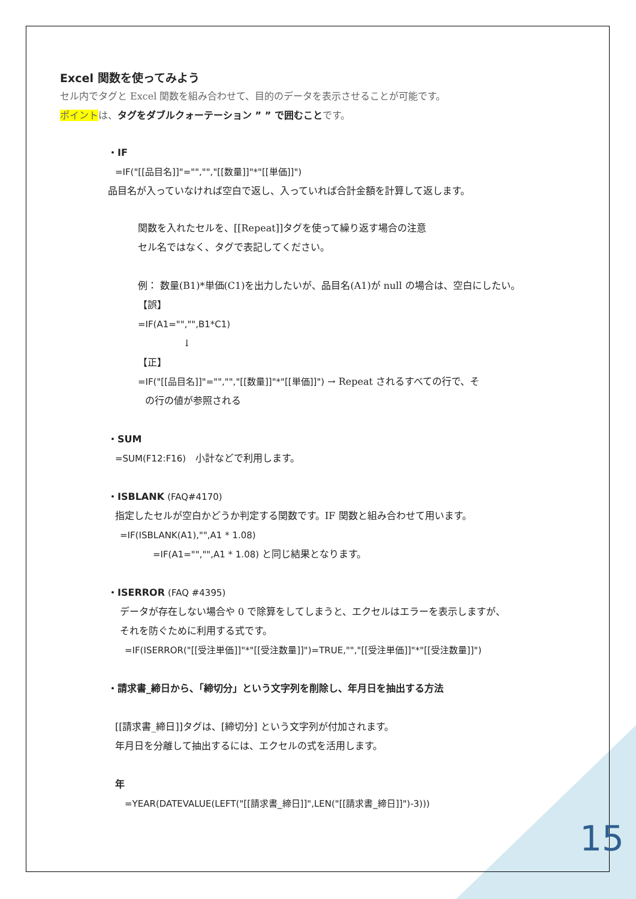Excel 関数を使ってみよう
セル内でタグと Excel 関数を組み合わせて、目的のデータを表示させることが可能です。
ポイント は、タグをダブルクォーテーション ” ” で囲むこと です。
・IF
=IF("[[品目名]]"="","","[[数量]]"*"[[単価]]")
品目名が入っていなければ空白で返し、入っていれば合計金額を計算して返します。
関数を入れたセルを、[[Repeat]]タグを使って繰り返す場合の注意
セル名ではなく、タグで表記してください。
例： 数量(B1)*単価(C1)を出力したいが、品目名(A1)が null の場合は、空白にしたい。
【誤】
=IF(A1="","",B1*C1)
↓
【正】
=IF("[[品目名]]"="","","[[数量]]"*"[[単価]]") → Repeat されるすべての行で、そ
の行の値が参照される
・SUM
=SUM(F12:F16)　小計などで利用します。
・ISBLANK (FAQ#4170)
指定したセルが空白かどうか判定する関数です。IF 関数と組み合わせて用います。
=IF(ISBLANK(A1),"",A1 * 1.08)
=IF(A1="","",A1 * 1.08) と同じ結果となります。
・ISERROR (FAQ #4395)
データが存在しない場合や 0 で除算をしてしまうと、エクセルはエラーを表示しますが、
それを防ぐために利用する式です。
=IF(ISERROR("[[受注単価]]"*"[[受注数量]]")=TRUE,"","[[受注単価]]"*"[[受注数量]]")
・請求書_締日から、「締切分」という文字列を削除し、年月日を抽出する方法
[[請求書_締日]]タグは、[締切分] という文字列が付加されます。
年月日を分離して抽出するには、エクセルの式を活用します。
年
=YEAR(DATEVALUE(LEFT("[[請求書_締日]]",LEN("[[請求書_締日]]")-3)))
15